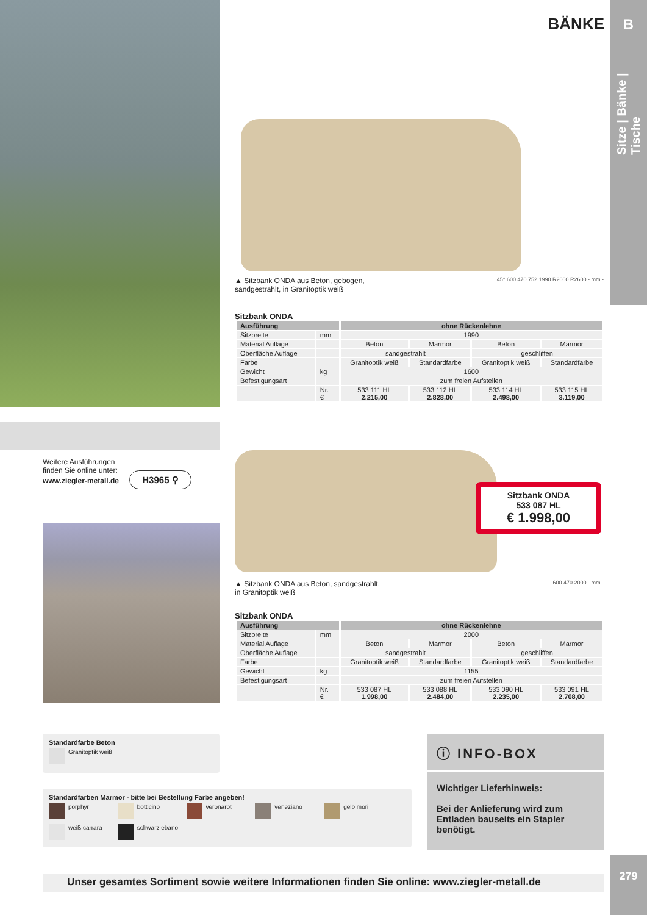Weitere Ausführungen
finden Sie online unter:
www.ziegler-metall.de H3965 ⚲
BÄNKE
B
Sitze | Bänke | Tische
▲ Sitzbank ONDA aus Beton, gebogen,
sandgestrahlt, in Granitoptik weiß
45° 600 470 752 1990 R2000 R2600 - mm -
Sitzbank ONDA
| Ausführung | | ohne Rückenlehne | | | |
| --- | --- | --- | --- | --- | --- |
| Sitzbreite | mm | 1990 | | | |
| Material Auflage | | Beton | Marmor | Beton | Marmor |
| Oberfläche Auflage | | sandgestrahlt | | geschliffen | |
| Farbe | | Granitoptik weiß | Standardfarbe | Granitoptik weiß | Standardfarbe |
| Gewicht | kg | 1600 | | | |
| Befestigungsart | | zum freien Aufstellen | | | |
| | Nr. € | 533 111 HL 2.215,00 | 533 112 HL 2.828,00 | 533 114 HL 2.498,00 | 533 115 HL 3.119,00 |
▲ Sitzbank ONDA aus Beton, sandgestrahlt,
in Granitoptik weiß
600 470 2000 - mm -
Sitzbank ONDA
| Ausführung | | ohne Rückenlehne | | | |
| --- | --- | --- | --- | --- | --- |
| Sitzbreite | mm | 2000 | | | |
| Material Auflage | | Beton | Marmor | Beton | Marmor |
| Oberfläche Auflage | | sandgestrahlt | | geschliffen | |
| Farbe | | Granitoptik weiß | Standardfarbe | Granitoptik weiß | Standardfarbe |
| Gewicht | kg | 1155 | | | |
| Befestigungsart | | zum freien Aufstellen | | | |
| | Nr. € | 533 087 HL 1.998,00 | 533 088 HL 2.484,00 | 533 090 HL 2.235,00 | 533 091 HL 2.708,00 |
Sitzbank ONDA
533 087 HL
€ 1.998,00
Standardfarbe Beton
Granitoptik weiß
Standardfarben Marmor - bitte bei Bestellung Farbe angeben!
porphyr botticino veronarot veneziano gelb mori
weiß carrara schwarz ebano
ⓘ INFO-BOX
Wichtiger Lieferhinweis:
Bei der Anlieferung wird zum Entladen bauseits ein Stapler benötigt.
Unser gesamtes Sortiment sowie weitere Informationen finden Sie online: www.ziegler-metall.de
279